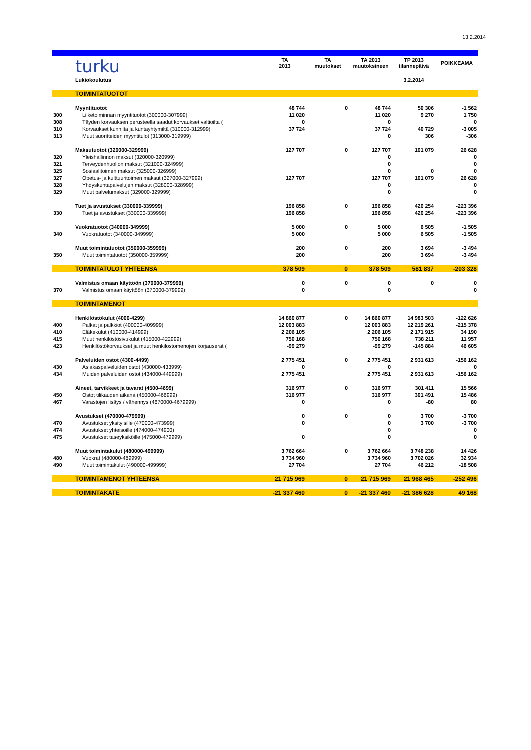13.2.2014
| | turku | TA 2013 | TA muutokset | TA 2013 muutoksineen | TP 2013 tilannepäivä | POIKKEAMA |
| | Lukiokoulutus | | | | 3.2.2014 | |
| | TOIMINTATUOTOT | | | | | |
| | Myyntituotot | 48 744 | 0 | 48 744 | 50 306 | -1 562 |
| 300 | Liiketoiminnan myyntituotot (300000-307999) | 11 020 | | 11 020 | 9 270 | 1 750 |
| 308 | Täyden korvauksen perusteella saadut korvaukset valtioilta ( | 0 | | 0 | | 0 |
| 310 | Korvaukset kunnilta ja kuntayhtymiltä (310000-312999) | 37 724 | | 37 724 | 40 729 | -3 005 |
| 313 | Muut suoritteiden myyntitulot (313000-319999) | | | 0 | 306 | -306 |
| | Maksutuotot (320000-329999) | 127 707 | 0 | 127 707 | 101 079 | 26 628 |
| 320 | Yleishallinnon maksut (320000-320999) | | | 0 | | 0 |
| 321 | Terveydenhuollon maksut (321000-324999) | | | 0 | | 0 |
| 325 | Sosiaalitoimen maksut (325000-326999) | | | 0 | 0 | 0 |
| 327 | Opetus- ja kulttuuritoimen maksut (327000-327999) | 127 707 | | 127 707 | 101 079 | 26 628 |
| 328 | Yhdyskuntapalvelujen maksut (328000-328999) | | | 0 | | 0 |
| 329 | Muut palvelumaksut (329000-329999) | | | 0 | | 0 |
| | Tuet ja avustukset (330000-339999) | 196 858 | 0 | 196 858 | 420 254 | -223 396 |
| 330 | Tuet ja avustukset (330000-339999) | 196 858 | | 196 858 | 420 254 | -223 396 |
| | Vuokratuotot (340000-349999) | 5 000 | 0 | 5 000 | 6 505 | -1 505 |
| 340 | Vuokratuotot (340000-349999) | 5 000 | | 5 000 | 6 505 | -1 505 |
| | Muut toimintatuotot (350000-359999) | 200 | 0 | 200 | 3 694 | -3 494 |
| 350 | Muut toimintatuotot (350000-359999) | 200 | | 200 | 3 694 | -3 494 |
| | TOIMINTATULOT YHTEENSÄ | 378 509 | 0 | 378 509 | 581 837 | -203 328 |
| | Valmistus omaan käyttöön (370000-379999) | 0 | 0 | 0 | 0 | 0 |
| 370 | Valmistus omaan käyttöön (370000-379999) | 0 | | 0 | | 0 |
| | TOIMINTAMENOT | | | | | |
| | Henkilöstökulut (4000-4299) | 14 860 877 | 0 | 14 860 877 | 14 983 503 | -122 626 |
| 400 | Palkat ja palkkiot (400000-409999) | 12 003 883 | | 12 003 883 | 12 219 261 | -215 378 |
| 410 | Eläkekulut (410000-414999) | 2 206 105 | | 2 206 105 | 2 171 915 | 34 190 |
| 415 | Muut henkilöstösivukulut (415000-422999) | 750 168 | | 750 168 | 738 211 | 11 957 |
| 423 | Henkilöstökorvaukset ja muut henkilöstömenojen korjauserät ( | -99 279 | | -99 279 | -145 884 | 46 605 |
| | Palveluiden ostot (4300-4499) | 2 775 451 | 0 | 2 775 451 | 2 931 613 | -156 162 |
| 430 | Asiakaspalveluiden ostot (430000-433999) | 0 | | 0 | | 0 |
| 434 | Muiden palveluiden ostot (434000-449999) | 2 775 451 | | 2 775 451 | 2 931 613 | -156 162 |
| | Aineet, tarvikkeet ja tavarat (4500-4699) | 316 977 | 0 | 316 977 | 301 411 | 15 566 |
| 450 | Ostot tilikauden aikana (450000-466999) | 316 977 | | 316 977 | 301 491 | 15 486 |
| 467 | Varastojen lisäys / vähennys (4670000-4679999) | 0 | | 0 | -80 | 80 |
| | Avustukset (470000-479999) | 0 | 0 | 0 | 3 700 | -3 700 |
| 470 | Avustukset yksityisille (470000-473999) | 0 | | 0 | 3 700 | -3 700 |
| 474 | Avustukset yhteisöille (474000-474900) | | | 0 | | 0 |
| 475 | Avustukset taseyksiköille (475000-479999) | 0 | | 0 | | 0 |
| | Muut toimintakulut (480000-499999) | 3 762 664 | 0 | 3 762 664 | 3 748 238 | 14 426 |
| 480 | Vuokrat (480000-489999) | 3 734 960 | | 3 734 960 | 3 702 026 | 32 934 |
| 490 | Muut toimintakulut (490000-499999) | 27 704 | | 27 704 | 46 212 | -18 508 |
| | TOIMINTAMENOT YHTEENSÄ | 21 715 969 | 0 | 21 715 969 | 21 968 465 | -252 496 |
| | TOIMINTAKATE | -21 337 460 | 0 | -21 337 460 | -21 386 628 | 49 168 |